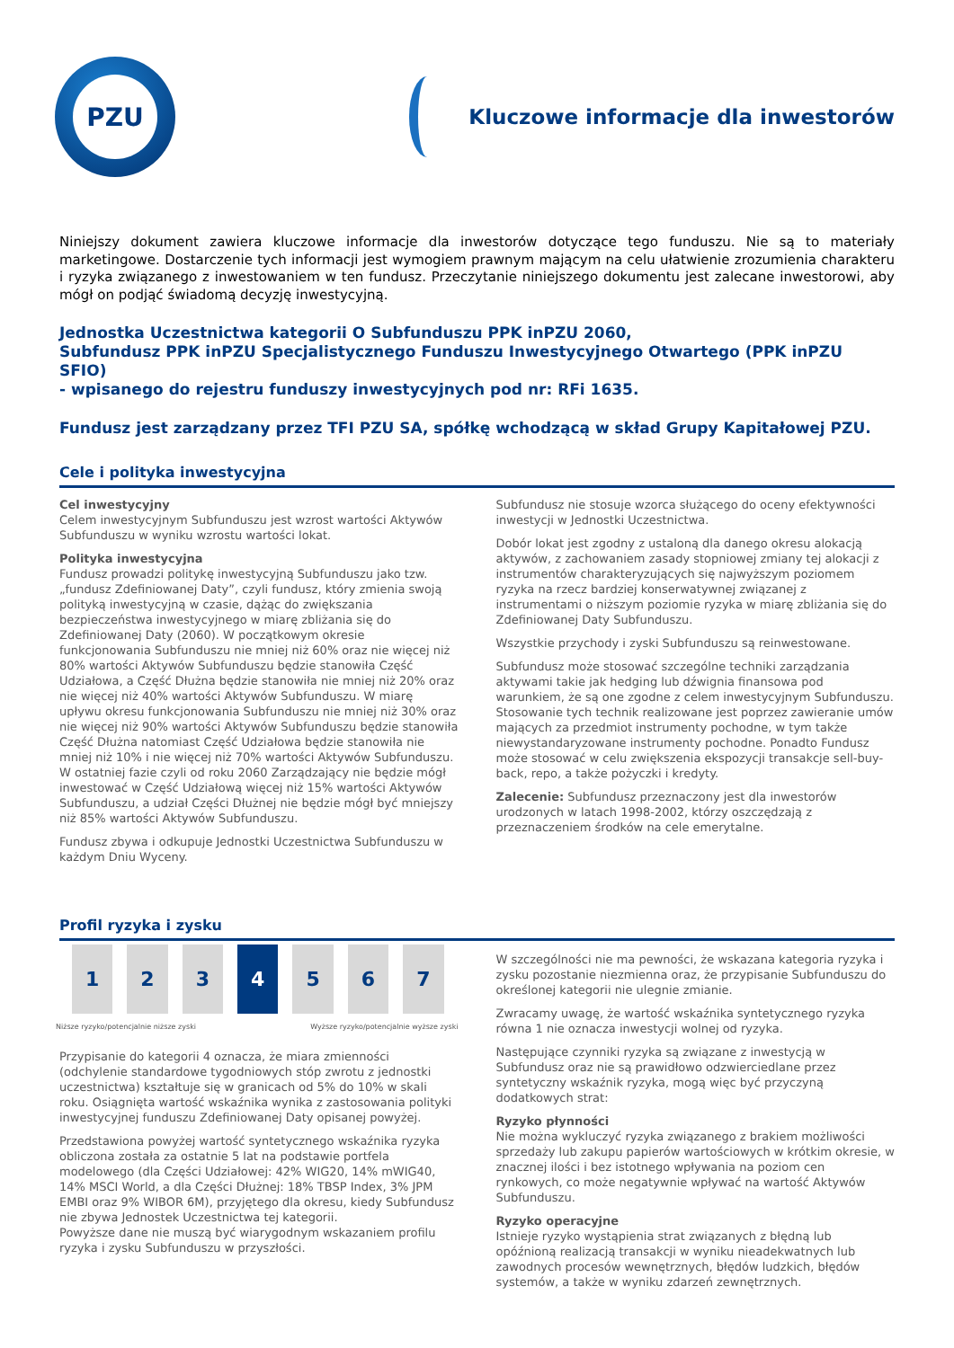PZU
Kluczowe informacje dla inwestorów
Niniejszy dokument zawiera kluczowe informacje dla inwestorów dotyczące tego funduszu. Nie są to materiały marketingowe. Dostarczenie tych informacji jest wymogiem prawnym mającym na celu ułatwienie zrozumienia charakteru i ryzyka związanego z inwestowaniem w ten fundusz. Przeczytanie niniejszego dokumentu jest zalecane inwestorowi, aby mógł on podjąć świadomą decyzję inwestycyjną.
Jednostka Uczestnictwa kategorii O Subfunduszu PPK inPZU 2060,
Subfundusz PPK inPZU Specjalistycznego Funduszu Inwestycyjnego Otwartego (PPK inPZU SFIO)
- wpisanego do rejestru funduszy inwestycyjnych pod nr: RFi 1635.
Fundusz jest zarządzany przez TFI PZU SA, spółkę wchodzącą w skład Grupy Kapitałowej PZU.
Cele i polityka inwestycyjna
Cel inwestycyjny
Celem inwestycyjnym Subfunduszu jest wzrost wartości Aktywów Subfunduszu w wyniku wzrostu wartości lokat.
Polityka inwestycyjna
Fundusz prowadzi politykę inwestycyjną Subfunduszu jako tzw. „fundusz Zdefiniowanej Daty”, czyli fundusz, który zmienia swoją polityką inwestycyjną w czasie, dążąc do zwiększania bezpieczeństwa inwestycyjnego w miarę zbliżania się do Zdefiniowanej Daty (2060). W początkowym okresie funkcjonowania Subfunduszu nie mniej niż 60% oraz nie więcej niż 80% wartości Aktywów Subfunduszu będzie stanowiła Część Udziałowa, a Część Dłużna będzie stanowiła nie mniej niż 20% oraz nie więcej niż 40% wartości Aktywów Subfunduszu. W miarę upływu okresu funkcjonowania Subfunduszu nie mniej niż 30% oraz nie więcej niż 90% wartości Aktywów Subfunduszu będzie stanowiła Część Dłużna natomiast Część Udziałowa będzie stanowiła nie mniej niż 10% i nie więcej niż 70% wartości Aktywów Subfunduszu. W ostatniej fazie czyli od roku 2060 Zarządzający nie będzie mógł inwestować w Część Udziałową więcej niż 15% wartości Aktywów Subfunduszu, a udział Części Dłużnej nie będzie mógł być mniejszy niż 85% wartości Aktywów Subfunduszu.
Fundusz zbywa i odkupuje Jednostki Uczestnictwa Subfunduszu w każdym Dniu Wyceny.
Subfundusz nie stosuje wzorca służącego do oceny efektywności inwestycji w Jednostki Uczestnictwa.
Dobór lokat jest zgodny z ustaloną dla danego okresu alokacją aktywów, z zachowaniem zasady stopniowej zmiany tej alokacji z instrumentów charakteryzujących się najwyższym poziomem ryzyka na rzecz bardziej konserwatywnej związanej z instrumentami o niższym poziomie ryzyka w miarę zbliżania się do Zdefiniowanej Daty Subfunduszu.
Wszystkie przychody i zyski Subfunduszu są reinwestowane.
Subfundusz może stosować szczególne techniki zarządzania aktywami takie jak hedging lub dźwignia finansowa pod warunkiem, że są one zgodne z celem inwestycyjnym Subfunduszu. Stosowanie tych technik realizowane jest poprzez zawieranie umów mających za przedmiot instrumenty pochodne, w tym także niewystandaryzowane instrumenty pochodne. Ponadto Fundusz może stosować w celu zwiększenia ekspozycji transakcje sell-buy-back, repo, a także pożyczki i kredyty.
Zalecenie: Subfundusz przeznaczony jest dla inwestorów urodzonych w latach 1998-2002, którzy oszczędzają z przeznaczeniem środków na cele emerytalne.
Profil ryzyka i zysku
| 1 | 2 | 3 | 4 | 5 | 6 | 7 |
Niższe ryzyko/potencjalnie niższe zyski Wyższe ryzyko/potencjalnie wyższe zyski
Przypisanie do kategorii 4 oznacza, że miara zmienności (odchylenie standardowe tygodniowych stóp zwrotu z jednostki uczestnictwa) kształtuje się w granicach od 5% do 10% w skali roku. Osiągnięta wartość wskaźnika wynika z zastosowania polityki inwestycyjnej funduszu Zdefiniowanej Daty opisanej powyżej.
Przedstawiona powyżej wartość syntetycznego wskaźnika ryzyka obliczona została za ostatnie 5 lat na podstawie portfela modelowego (dla Części Udziałowej: 42% WIG20, 14% mWIG40, 14% MSCI World, a dla Części Dłużnej: 18% TBSP Index, 3% JPM EMBI oraz 9% WIBOR 6M), przyjętego dla okresu, kiedy Subfundusz nie zbywa Jednostek Uczestnictwa tej kategorii.
Powyższe dane nie muszą być wiarygodnym wskazaniem profilu ryzyka i zysku Subfunduszu w przyszłości.
W szczególności nie ma pewności, że wskazana kategoria ryzyka i zysku pozostanie niezmienna oraz, że przypisanie Subfunduszu do określonej kategorii nie ulegnie zmianie.
Zwracamy uwagę, że wartość wskaźnika syntetycznego ryzyka równa 1 nie oznacza inwestycji wolnej od ryzyka.
Następujące czynniki ryzyka są związane z inwestycją w Subfundusz oraz nie są prawidłowo odzwierciedlane przez syntetyczny wskaźnik ryzyka, mogą więc być przyczyną dodatkowych strat:
Ryzyko płynności
Nie można wykluczyć ryzyka związanego z brakiem możliwości sprzedaży lub zakupu papierów wartościowych w krótkim okresie, w znacznej ilości i bez istotnego wpływania na poziom cen rynkowych, co może negatywnie wpływać na wartość Aktywów Subfunduszu.
Ryzyko operacyjne
Istnieje ryzyko wystąpienia strat związanych z błędną lub opóźnioną realizacją transakcji w wyniku nieadekwatnych lub zawodnych procesów wewnętrznych, błędów ludzkich, błędów systemów, a także w wyniku zdarzeń zewnętrznych.